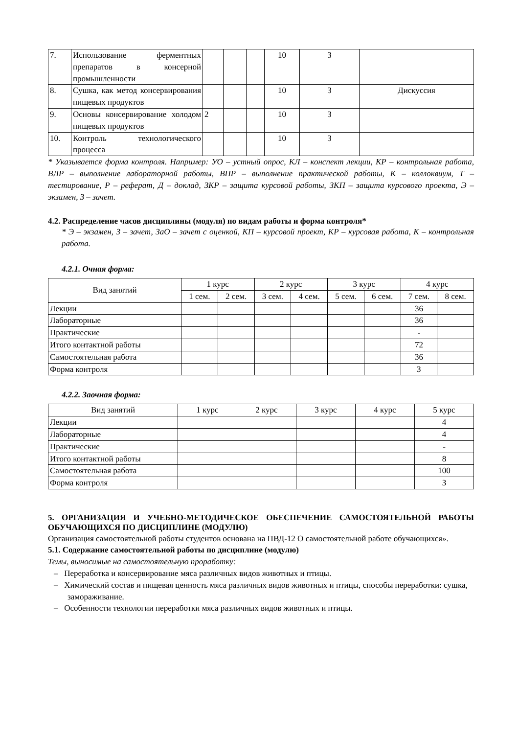| 7. | Использование ферментных препаратов в консерной промышленности | | | | 10 | З | |
| 8. | Сушка, как метод консервирования пищевых продуктов | | | | 10 | З | Дискуссия |
| 9. | Основы консервирование холодом пищевых продуктов | 2 | | | 10 | З | |
| 10. | Контроль технологического процесса | | | | 10 | З | |
* Указывается форма контроля. Например: УО – устный опрос, КЛ – конспект лекции, КР – контрольная работа, ВЛР – выполнение лабораторной работы, ВПР – выполнение практической работы, К – коллоквиум, Т – тестирование, Р – реферат, Д – доклад, ЗКР – защита курсовой работы, ЗКП – защита курсового проекта, Э – экзамен, З – зачет.
4.2. Распределение часов дисциплины (модуля) по видам работы и форма контроля*
* Э – экзамен, З – зачет, ЗаО – зачет с оценкой, КП – курсовой проект, КР – курсовая работа, К – контрольная работа.
4.2.1. Очная форма:
| Вид занятий | 1 курс | | 2 курс | | 3 курс | | 4 курс | |
| --- | --- | --- | --- | --- | --- | --- | --- | --- |
| | 1 сем. | 2 сем. | 3 сем. | 4 сем. | 5 сем. | 6 сем. | 7 сем. | 8 сем. |
| Лекции | | | | | | | 36 | |
| Лабораторные | | | | | | | 36 | |
| Практические | | | | | | | - | |
| Итого контактной работы | | | | | | | 72 | |
| Самостоятельная работа | | | | | | | 36 | |
| Форма контроля | | | | | | | З | |
4.2.2. Заочная форма:
| Вид занятий | 1 курс | 2 курс | 3 курс | 4 курс | 5 курс |
| --- | --- | --- | --- | --- | --- |
| Лекции | | | | | 4 |
| Лабораторные | | | | | 4 |
| Практические | | | | | - |
| Итого контактной работы | | | | | 8 |
| Самостоятельная работа | | | | | 100 |
| Форма контроля | | | | | З |
5. ОРГАНИЗАЦИЯ И УЧЕБНО-МЕТОДИЧЕСКОЕ ОБЕСПЕЧЕНИЕ САМОСТОЯТЕЛЬНОЙ РАБОТЫ ОБУЧАЮЩИХСЯ ПО ДИСЦИПЛИНЕ (МОДУЛЮ)
Организация самостоятельной работы студентов основана на ПВД-12 О самостоятельной работе обучающихся».
5.1. Содержание самостоятельной работы по дисциплине (модулю)
Темы, выносимые на самостоятельную проработку:
– Переработка и консервирование мяса различных видов животных и птицы.
– Химический состав и пищевая ценность мяса различных видов животных и птицы, способы переработки: сушка, замораживание.
– Особенности технологии переработки мяса различных видов животных и птицы.